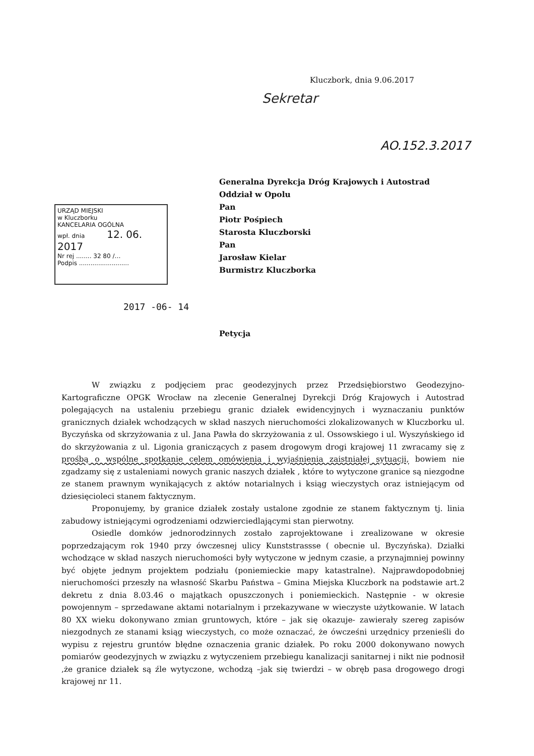Kluczbork, dnia 9.06.2017
Sekretar
AO.152.3.2017
Generalna Dyrekcja Dróg Krajowych i Autostrad
Oddział w Opolu
Pan
Piotr Pośpiech
Starosta Kluczborski
Pan
Jarosław Kielar
Burmistrz Kluczborka
URZĄD MIEJSKI
w Kluczborku
KANCELARIA OGÓLNA
wpł. dnia 12. 06. 2017
Nr rej ........ 32 80 /…
Podpis ..........................
2017 -06- 14
Petycja
W związku z podjęciem prac geodezyjnych przez Przedsiębiorstwo Geodezyjno-Kartograficzne OPGK Wrocław na zlecenie Generalnej Dyrekcji Dróg Krajowych i Autostrad polegających na ustaleniu przebiegu granic działek ewidencyjnych i wyznaczaniu punktów granicznych działek wchodzących w skład naszych nieruchomości zlokalizowanych w Kluczborku ul. Byczyńska od skrzyżowania z ul. Jana Pawła do skrzyżowania z ul. Ossowskiego i ul. Wyszyńskiego id do skrzyżowania z ul. Ligonia graniczących z pasem drogowym drogi krajowej 11 zwracamy się z prośbą o wspólne spotkanie celem omówienia i wyjaśnienia zaistniałej sytuacji, bowiem nie zgadzamy się z ustaleniami nowych granic naszych działek , które to wytyczone granice są niezgodne ze stanem prawnym wynikających z aktów notarialnych i ksiąg wieczystych oraz istniejącym od dziesięcioleci stanem faktycznym.
Proponujemy, by granice działek zostały ustalone zgodnie ze stanem faktycznym tj. linia zabudowy istniejącymi ogrodzeniami odzwierciedlającymi stan pierwotny.
Osiedle domków jednorodzinnych zostało zaprojektowane i zrealizowane w okresie poprzedzającym rok 1940 przy ówczesnej ulicy Kunststrassse ( obecnie ul. Byczyńska). Działki wchodzące w skład naszych nieruchomości były wytyczone w jednym czasie, a przynajmniej powinny być objęte jednym projektem podziału (poniemieckie mapy katastralne). Najprawdopodobniej nieruchomości przeszły na własność Skarbu Państwa – Gmina Miejska Kluczbork na podstawie art.2 dekretu z dnia 8.03.46 o majątkach opuszczonych i poniemieckich. Następnie - w okresie powojennym – sprzedawane aktami notarialnym i przekazywane w wieczyste użytkowanie. W latach 80 XX wieku dokonywano zmian gruntowych, które – jak się okazuje- zawierały szereg zapisów niezgodnych ze stanami ksiąg wieczystych, co może oznaczać, że ówcześni urzędnicy przenieśli do wypisu z rejestru gruntów błędne oznaczenia granic działek. Po roku 2000 dokonywano nowych pomiarów geodezyjnych w związku z wytyczeniem przebiegu kanalizacji sanitarnej i nikt nie podnosił ,że granice działek są źle wytyczone, wchodzą –jak się twierdzi – w obręb pasa drogowego drogi krajowej nr 11.